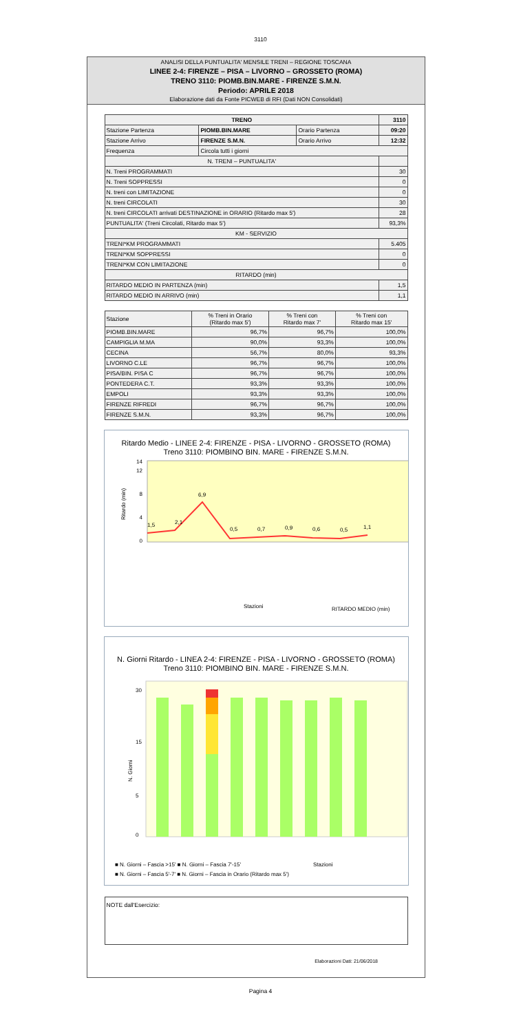3110
ANALISI DELLA PUNTUALITA' MENSILE TRENI – REGIONE TOSCANA
LINEE 2-4: FIRENZE – PISA – LIVORNO – GROSSETO (ROMA)
TRENO 3110: PIOMB.BIN.MARE - FIRENZE S.M.N.
Periodo: APRILE 2018
Elaborazione dati da Fonte PICWEB di RFI (Dati NON Consolidati)
| TRENO | | | 3110 |
| --- | --- | --- | --- |
| Stazione Partenza | PIOMB.BIN.MARE | Orario Partenza | 09:20 |
| Stazione Arrivo | FIRENZE S.M.N. | Orario Arrivo | 12:32 |
| Frequenza | Circola tutti i giorni | | |
| N. TRENI – PUNTUALITA' | | | |
| N. Treni PROGRAMMATI | | | 30 |
| N. Treni SOPPRESSI | | | 0 |
| N. treni con LIMITAZIONE | | | 0 |
| N. treni CIRCOLATI | | | 30 |
| N. treni CIRCOLATI arrivati DESTINAZIONE in ORARIO (Ritardo max 5') | | | 28 |
| PUNTUALITA' (Treni Circolati, Ritardo max 5') | | | 93,3% |
| KM - SERVIZIO | | | |
| TRENI*KM PROGRAMMATI | | | 5.405 |
| TRENI*KM SOPPRESSI | | | 0 |
| TRENI*KM CON LIMITAZIONE | | | 0 |
| RITARDO (min) | | | |
| RITARDO MEDIO IN PARTENZA (min) | | | 1,5 |
| RITARDO MEDIO IN ARRIVO (min) | | | 1,1 |
| Stazione | % Treni in Orario (Ritardo max 5') | % Treni con Ritardo max 7' | % Treni con Ritardo max 15' |
| PIOMB.BIN.MARE | 96,7% | 96,7% | 100,0% |
| CAMPIGLIA M.MA | 90,0% | 93,3% | 100,0% |
| CECINA | 56,7% | 80,0% | 93,3% |
| LIVORNO C.LE | 96,7% | 96,7% | 100,0% |
| PISA/BIN. PISA C | 96,7% | 96,7% | 100,0% |
| PONTEDERA C.T. | 93,3% | 93,3% | 100,0% |
| EMPOLI | 93,3% | 93,3% | 100,0% |
| FIRENZE RIFREDI | 96,7% | 96,7% | 100,0% |
| FIRENZE S.M.N. | 93,3% | 96,7% | 100,0% |
Ritardo Medio - LINEE 2-4: FIRENZE - PISA - LIVORNO - GROSSETO (ROMA)
Treno 3110: PIOMBINO BIN. MARE - FIRENZE S.M.N.
0
4
8
12
14
1,5
2,1
6,9
0,5
0,7
0,9
0,6
0,5
1,1
Ritardo (min)
Stazioni
RITARDO MEDIO (min)
N. Giorni Ritardo - LINEA 2-4: FIRENZE - PISA - LIVORNO - GROSSETO (ROMA)
Treno 3110: PIOMBINO BIN. MARE - FIRENZE S.M.N.
30
15
5
0
N. Giorni
Stazioni
■ N. Giorni – Fascia >15' ■ N. Giorni – Fascia 7'-15'
■ N. Giorni – Fascia 5'-7' ■ N. Giorni – Fascia in Orario (Ritardo max 5')
NOTE dall'Esercizio:
Elaborazioni Dati: 21/06/2018
Pagina 4